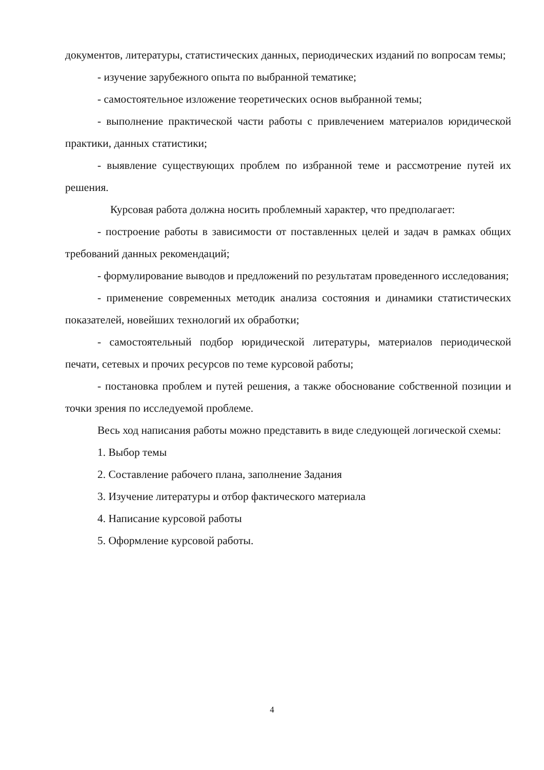документов, литературы, статистических данных, периодических изданий по вопросам темы;
- изучение зарубежного опыта по выбранной тематике;
- самостоятельное изложение теоретических основ выбранной темы;
- выполнение практической части работы с привлечением материалов юридической практики, данных статистики;
- выявление существующих проблем по избранной теме и рассмотрение путей их решения.
Курсовая работа должна носить проблемный характер, что предполагает:
- построение работы в зависимости от поставленных целей и задач в рамках общих требований данных рекомендаций;
- формулирование выводов и предложений по результатам проведенного исследования;
- применение современных методик анализа состояния и динамики статистических показателей, новейших технологий их обработки;
- самостоятельный подбор юридической литературы, материалов периодической печати, сетевых и прочих ресурсов по теме курсовой работы;
- постановка проблем и путей решения, а также обоснование собственной позиции и точки зрения по исследуемой проблеме.
Весь ход написания работы можно представить в виде следующей логической схемы:
1. Выбор темы
2. Составление рабочего плана, заполнение Задания
3. Изучение литературы и отбор фактического материала
4. Написание курсовой работы
5. Оформление курсовой работы.
4